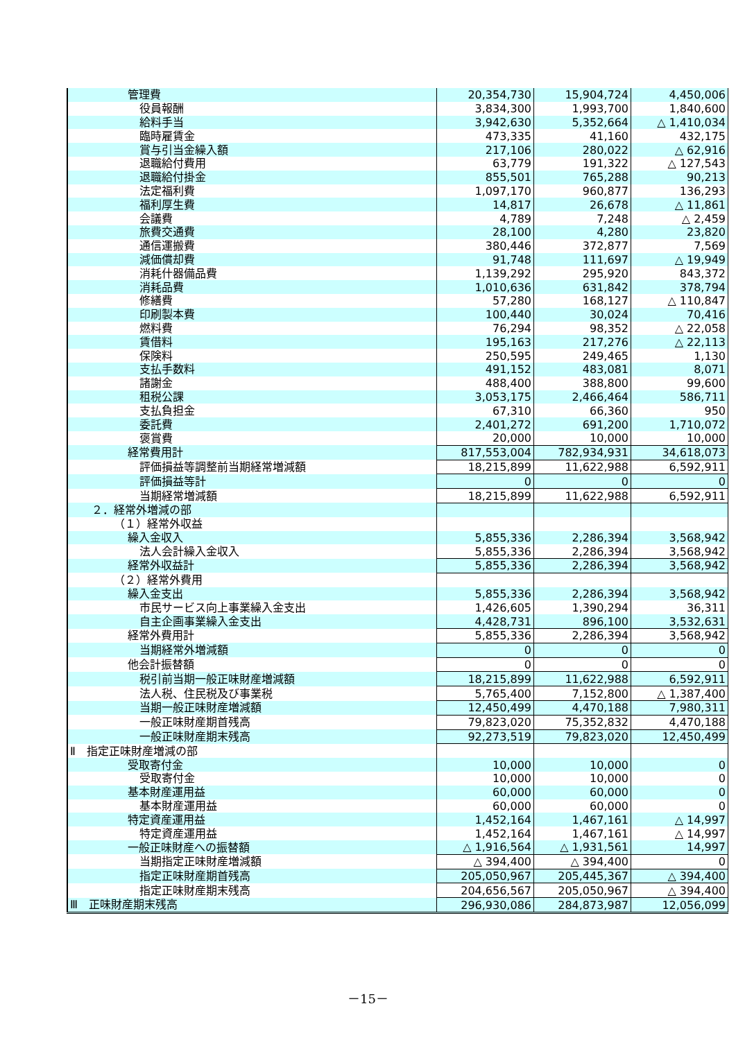| 管理費 | 20,354,730 | 15,904,724 | 4,450,006 |
| 役員報酬 | 3,834,300 | 1,993,700 | 1,840,600 |
| 給料手当 | 3,942,630 | 5,352,664 | △ 1,410,034 |
| 臨時雇賃金 | 473,335 | 41,160 | 432,175 |
| 賞与引当金繰入額 | 217,106 | 280,022 | △ 62,916 |
| 退職給付費用 | 63,779 | 191,322 | △ 127,543 |
| 退職給付掛金 | 855,501 | 765,288 | 90,213 |
| 法定福利費 | 1,097,170 | 960,877 | 136,293 |
| 福利厚生費 | 14,817 | 26,678 | △ 11,861 |
| 会議費 | 4,789 | 7,248 | △ 2,459 |
| 旅費交通費 | 28,100 | 4,280 | 23,820 |
| 通信運搬費 | 380,446 | 372,877 | 7,569 |
| 減価償却費 | 91,748 | 111,697 | △ 19,949 |
| 消耗什器備品費 | 1,139,292 | 295,920 | 843,372 |
| 消耗品費 | 1,010,636 | 631,842 | 378,794 |
| 修繕費 | 57,280 | 168,127 | △ 110,847 |
| 印刷製本費 | 100,440 | 30,024 | 70,416 |
| 燃料費 | 76,294 | 98,352 | △ 22,058 |
| 賃借料 | 195,163 | 217,276 | △ 22,113 |
| 保険料 | 250,595 | 249,465 | 1,130 |
| 支払手数料 | 491,152 | 483,081 | 8,071 |
| 諸謝金 | 488,400 | 388,800 | 99,600 |
| 租税公課 | 3,053,175 | 2,466,464 | 586,711 |
| 支払負担金 | 67,310 | 66,360 | 950 |
| 委託費 | 2,401,272 | 691,200 | 1,710,072 |
| 褒賞費 | 20,000 | 10,000 | 10,000 |
| 経常費用計 | 817,553,004 | 782,934,931 | 34,618,073 |
| 評価損益等調整前当期経常増減額 | 18,215,899 | 11,622,988 | 6,592,911 |
| 評価損益等計 | 0 | 0 | 0 |
| 当期経常増減額 | 18,215,899 | 11,622,988 | 6,592,911 |
| ２．経常外増減の部 | | | |
| （１）経常外収益 | | | |
| 繰入金収入 | 5,855,336 | 2,286,394 | 3,568,942 |
| 法人会計繰入金収入 | 5,855,336 | 2,286,394 | 3,568,942 |
| 経常外収益計 | 5,855,336 | 2,286,394 | 3,568,942 |
| （２）経常外費用 | | | |
| 繰入金支出 | 5,855,336 | 2,286,394 | 3,568,942 |
| 市民サービス向上事業繰入金支出 | 1,426,605 | 1,390,294 | 36,311 |
| 自主企画事業繰入金支出 | 4,428,731 | 896,100 | 3,532,631 |
| 経常外費用計 | 5,855,336 | 2,286,394 | 3,568,942 |
| 当期経常外増減額 | 0 | 0 | 0 |
| 他会計振替額 | 0 | 0 | 0 |
| 税引前当期一般正味財産増減額 | 18,215,899 | 11,622,988 | 6,592,911 |
| 法人税、住民税及び事業税 | 5,765,400 | 7,152,800 | △ 1,387,400 |
| 当期一般正味財産増減額 | 12,450,499 | 4,470,188 | 7,980,311 |
| 一般正味財産期首残高 | 79,823,020 | 75,352,832 | 4,470,188 |
| 一般正味財産期末残高 | 92,273,519 | 79,823,020 | 12,450,499 |
| Ⅱ 指定正味財産増減の部 | | | |
| 受取寄付金 | 10,000 | 10,000 | 0 |
| 受取寄付金 | 10,000 | 10,000 | 0 |
| 基本財産運用益 | 60,000 | 60,000 | 0 |
| 基本財産運用益 | 60,000 | 60,000 | 0 |
| 特定資産運用益 | 1,452,164 | 1,467,161 | △ 14,997 |
| 特定資産運用益 | 1,452,164 | 1,467,161 | △ 14,997 |
| 一般正味財産への振替額 | △ 1,916,564 | △ 1,931,561 | 14,997 |
| 当期指定正味財産増減額 | △ 394,400 | △ 394,400 | 0 |
| 指定正味財産期首残高 | 205,050,967 | 205,445,367 | △ 394,400 |
| 指定正味財産期末残高 | 204,656,567 | 205,050,967 | △ 394,400 |
| Ⅲ 正味財産期末残高 | 296,930,086 | 284,873,987 | 12,056,099 |
－15－